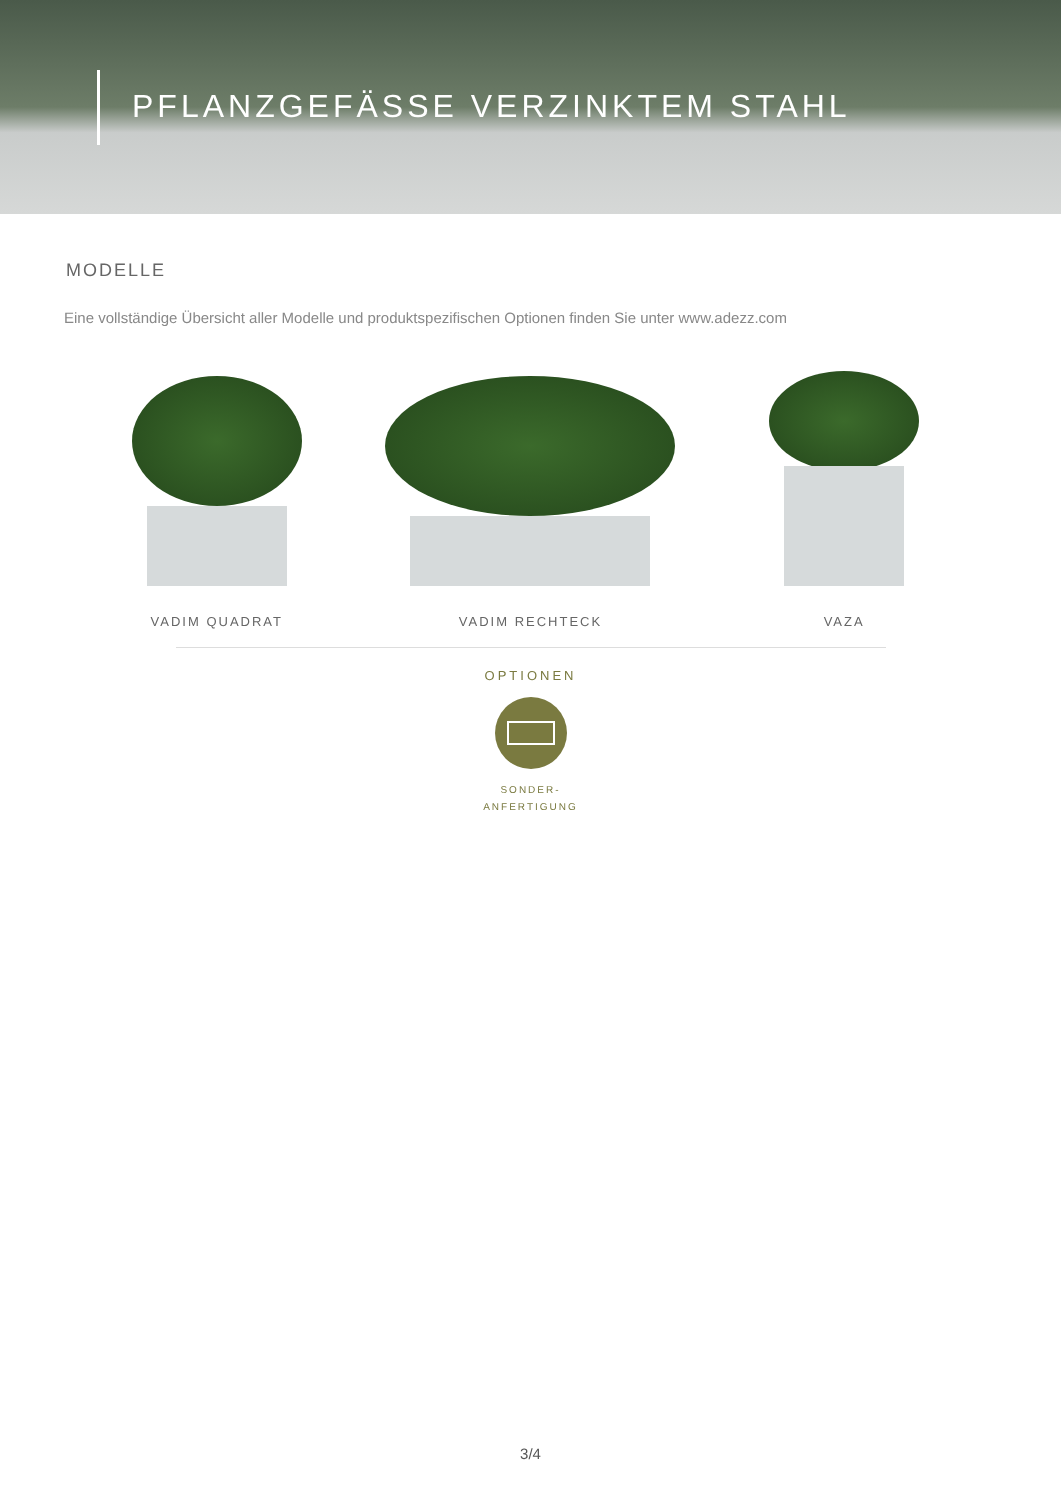PFLANZGEFÄSSE VERZINKTEM STAHL
MODELLE
Eine vollständige Übersicht aller Modelle und produktspezifischen Optionen finden Sie unter www.adezz.com
VADIM QUADRAT VADIM RECHTECK VAZA
OPTIONEN
SONDER-
ANFERTIGUNG
3/4